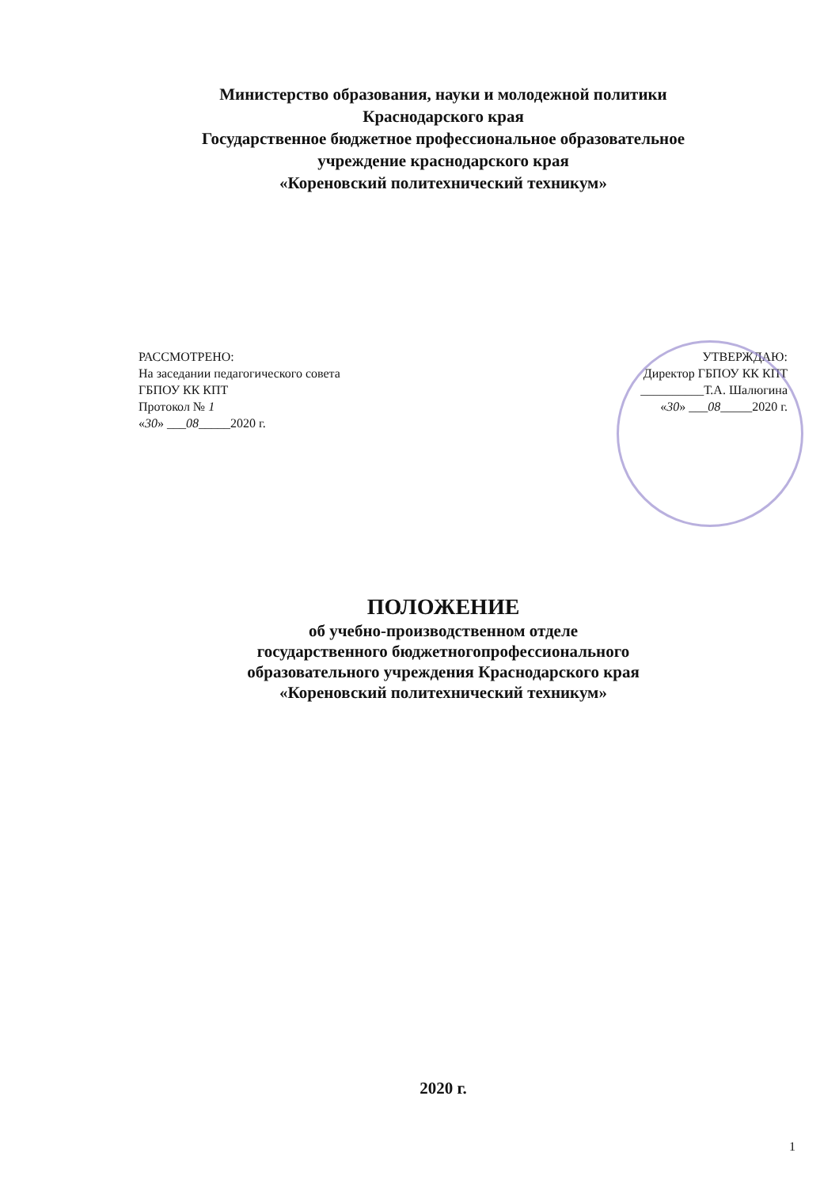Министерство образования, науки и молодежной политики
Краснодарского края
Государственное бюджетное профессиональное образовательное
учреждение краснодарского края
«Кореновский политехнический техникум»
РАССМОТРЕНО:
На заседании педагогического совета
ГБПОУ КК КПТ
Протокол № 1
«30» ___08_____2020 г.
УТВЕРЖДАЮ:
Директор ГБПОУ КК КПТ
__________Т.А. Шалюгина
«30» ___08_____2020 г.
ПОЛОЖЕНИЕ
об учебно-производственном отделе
государственного бюджетногопрофессионального
образовательного учреждения Краснодарского края
«Кореновский политехнический техникум»
2020 г.
1